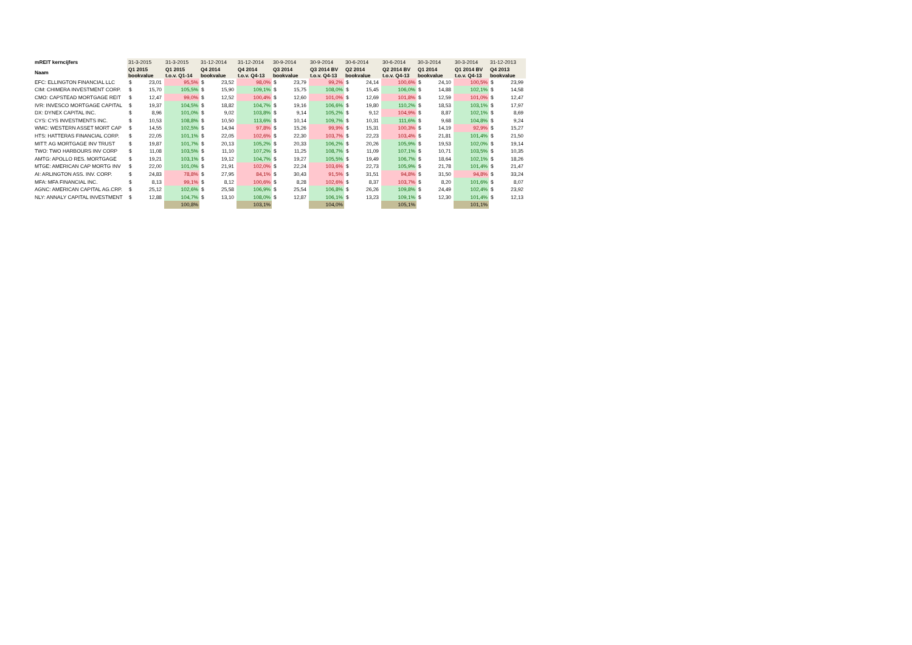| mREIT kerncijfers | 31-3-2015 | | 31-3-2015 | 31-12-2014 | | 31-12-2014 | 30-9-2014 | | 30-9-2014 | 30-6-2014 | | 30-6-2014 | 30-3-2014 | | 30-3-2014 | 31-12-2013 | |
| Naam | Q1 2015 bookvalue | | Q1 2015 t.o.v. Q1-14 | Q4 2014 bookvalue | | Q4 2014 t.o.v. Q4-13 | Q3 2014 bookvalue | | Q3 2014 BV t.o.v. Q4-13 | Q2 2014 bookvalue | | Q2 2014 BV t.o.v. Q4-13 | Q1 2014 bookvalue | | Q1 2014 BV t.o.v. Q4-13 | Q4 2013 bookvalue | |
| EFC: ELLINGTON FINANCIAL LLC | $ | 23,01 | 95,5% | $ | 23,52 | 98,0% | $ | 23,79 | 99,2% | $ | 24,14 | 100,6% | $ | 24,10 | 100,5% | $ | 23,99 |
| CIM: CHIMERA INVESTMENT CORP. | $ | 15,70 | 105,5% | $ | 15,90 | 109,1% | $ | 15,75 | 108,0% | $ | 15,45 | 106,0% | $ | 14,88 | 102,1% | $ | 14,58 |
| CMO: CAPSTEAD MORTGAGE REIT | $ | 12,47 | 99,0% | $ | 12,52 | 100,4% | $ | 12,60 | 101,0% | $ | 12,69 | 101,8% | $ | 12,59 | 101,0% | $ | 12,47 |
| IVR: INVESCO MORTGAGE CAPITAL | $ | 19,37 | 104,5% | $ | 18,82 | 104,7% | $ | 19,16 | 106,6% | $ | 19,80 | 110,2% | $ | 18,53 | 103,1% | $ | 17,97 |
| DX: DYNEX CAPITAL INC. | $ | 8,96 | 101,0% | $ | 9,02 | 103,8% | $ | 9,14 | 105,2% | $ | 9,12 | 104,9% | $ | 8,87 | 102,1% | $ | 8,69 |
| CYS: CYS INVESTMENTS INC. | $ | 10,53 | 108,8% | $ | 10,50 | 113,6% | $ | 10,14 | 109,7% | $ | 10,31 | 111,6% | $ | 9,68 | 104,8% | $ | 9,24 |
| WMC: WESTERN ASSET MORT CAP | $ | 14,55 | 102,5% | $ | 14,94 | 97,8% | $ | 15,26 | 99,9% | $ | 15,31 | 100,3% | $ | 14,19 | 92,9% | $ | 15,27 |
| HTS: HATTERAS FINANCIAL CORP. | $ | 22,05 | 101,1% | $ | 22,05 | 102,6% | $ | 22,30 | 103,7% | $ | 22,23 | 103,4% | $ | 21,81 | 101,4% | $ | 21,50 |
| MITT: AG MORTGAGE INV TRUST | $ | 19,87 | 101,7% | $ | 20,13 | 105,2% | $ | 20,33 | 106,2% | $ | 20,26 | 105,9% | $ | 19,53 | 102,0% | $ | 19,14 |
| TWO: TWO HARBOURS INV CORP | $ | 11,08 | 103,5% | $ | 11,10 | 107,2% | $ | 11,25 | 108,7% | $ | 11,09 | 107,1% | $ | 10,71 | 103,5% | $ | 10,35 |
| AMTG: APOLLO RES. MORTGAGE | $ | 19,21 | 103,1% | $ | 19,12 | 104,7% | $ | 19,27 | 105,5% | $ | 19,49 | 106,7% | $ | 18,64 | 102,1% | $ | 18,26 |
| MTGE: AMERICAN CAP MORTG INV | $ | 22,00 | 101,0% | $ | 21,91 | 102,0% | $ | 22,24 | 103,6% | $ | 22,73 | 105,9% | $ | 21,78 | 101,4% | $ | 21,47 |
| AI: ARLINGTON ASS. INV. CORP. | $ | 24,83 | 78,8% | $ | 27,95 | 84,1% | $ | 30,43 | 91,5% | $ | 31,51 | 94,8% | $ | 31,50 | 94,8% | $ | 33,24 |
| MFA: MFA FINANCIAL INC. | $ | 8,13 | 99,1% | $ | 8,12 | 100,6% | $ | 8,28 | 102,6% | $ | 8,37 | 103,7% | $ | 8,20 | 101,6% | $ | 8,07 |
| AGNC: AMERICAN CAPITAL AG.CRP. | $ | 25,12 | 102,6% | $ | 25,58 | 106,9% | $ | 25,54 | 106,8% | $ | 26,26 | 109,8% | $ | 24,49 | 102,4% | $ | 23,92 |
| NLY: ANNALY CAPITAL INVESTMENT | $ | 12,88 | 104,7% | $ | 13,10 | 108,0% | $ | 12,87 | 106,1% | $ | 13,23 | 109,1% | $ | 12,30 | 101,4% | $ | 12,13 |
| | | | 100,8% | | | 103,1% | | | 104,0% | | | 105,1% | | | 101,1% | | |